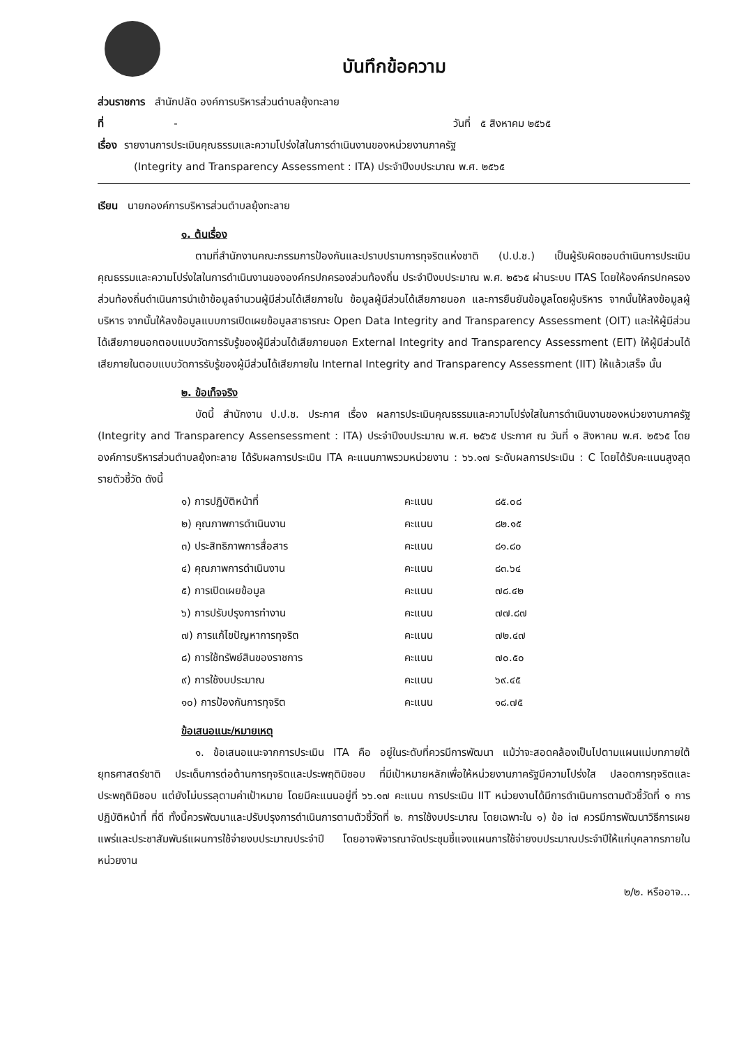บันทึกข้อความ
ส่วนราชการ สำนักปลัด องค์การบริหารส่วนตำบลยุ้งทะลาย
ที่ - วันที่ ๕ สิงหาคม ๒๕๖๕
เรื่อง รายงานการประเมินคุณธรรมและความโปร่งใสในการดำเนินงานของหน่วยงานภาครัฐ
(Integrity and Transparency Assessment : ITA) ประจำปีงบประมาณ พ.ศ. ๒๕๖๕
เรียน นายกองค์การบริหารส่วนตำบลยุ้งทะลาย
๑. ต้นเรื่อง
ตามที่สำนักงานคณะกรรมการป้องกันและปราบปรามการทุจริตแห่งชาติ (ป.ป.ช.) เป็นผู้รับผิดชอบดำเนินการประเมินคุณธรรมและความโปร่งใสในการดำเนินงานขององค์กรปกครองส่วนท้องถิ่น ประจำปีงบประมาณ พ.ศ. ๒๕๖๕ ผ่านระบบ ITAS โดยให้องค์กรปกครองส่วนท้องถิ่นดำเนินการนำเข้าข้อมูลจำนวนผู้มีส่วนได้เสียภายใน ข้อมูลผู้มีส่วนได้เสียภายนอก และการยืนยันข้อมูลโดยผู้บริหาร จากนั้นให้ลงข้อมูลผู้บริหาร จากนั้นให้ลงข้อมูลแบบการเปิดเผยข้อมูลสาธารณะ Open Data Integrity and Transparency Assessment (OIT) และให้ผู้มีส่วนได้เสียภายนอกตอบแบบวัดการรับรู้ของผู้มีส่วนได้เสียภายนอก External Integrity and Transparency Assessment (EIT) ให้ผู้มีส่วนได้เสียภายในตอบแบบวัดการรับรู้ของผู้มีส่วนได้เสียภายใน Internal Integrity and Transparency Assessment (IIT) ให้แล้วเสร็จ นั้น
๒. ข้อเท็จจริง
บัดนี้ สำนักงาน ป.ป.ช. ประกาศ เรื่อง ผลการประเมินคุณธรรมและความโปร่งใสในการดำเนินงานของหน่วยงานภาครัฐ (Integrity and Transparency Assensessment : ITA) ประจำปีงบประมาณ พ.ศ. ๒๕๖๕ ประกาศ ณ วันที่ ๑ สิงหาคม พ.ศ. ๒๕๖๕ โดยองค์การบริหารส่วนตำบลยุ้งทะลาย ได้รับผลการประเมิน ITA คะแนนภาพรวมหน่วยงาน : ๖๖.๑๗ ระดับผลการประเมิน : C โดยได้รับคะแนนสูงสุดรายตัวชี้วัด ดังนี้
| ๑) การปฏิบัติหน้าที่ | คะแนน | ๘๕.๐๘ |
| ๒) คุณภาพการดำเนินงาน | คะแนน | ๘๒.๑๕ |
| ๓) ประสิทธิภาพการสื่อสาร | คะแนน | ๘๑.๘๐ |
| ๔) คุณภาพการดำเนินงาน | คะแนน | ๘๓.๖๔ |
| ๕) การเปิดเผยข้อมูล | คะแนน | ๗๘.๔๒ |
| ๖) การปรับปรุงการทำงาน | คะแนน | ๗๗.๘๗ |
| ๗) การแก้ไขปัญหาการทุจริต | คะแนน | ๗๒.๔๗ |
| ๘) การใช้ทรัพย์สินของราชการ | คะแนน | ๗๐.๕๐ |
| ๙) การใช้งบประมาณ | คะแนน | ๖๙.๔๕ |
| ๑๐) การป้องกันการทุจริต | คะแนน | ๑๘.๗๕ |
ข้อเสนอแนะ/หมายเหตุ
๑. ข้อเสนอแนะจากการประเมิน ITA คือ อยู่ในระดับที่ควรมีการพัฒนา แม้ว่าจะสอดคล้องเป็นไปตามแผนแม่บทภายใต้ยุทธศาสตร์ชาติ ประเด็นการต่อต้านการทุจริตและประพฤติมิชอบ ที่มีเป้าหมายหลักเพื่อให้หน่วยงานภาครัฐมีความโปร่งใส ปลอดการทุจริตและประพฤติมิชอบ แต่ยังไม่บรรลุตามค่าเป้าหมาย โดยมีคะแนนอยู่ที่ ๖๖.๑๗ คะแนน การประเมิน IIT หน่วยงานได้มีการดำเนินการตามตัวชี้วัดที่ ๑ การปฏิบัติหน้าที่ ที่ดี ทั้งนี้ควรพัฒนาและปรับปรุงการดำเนินการตามตัวชี้วัดที่ ๒. การใช้งบประมาณ โดยเฉพาะใน ๑) ข้อ i๗ ควรมีการพัฒนาวิธีการเผยแพร่และประชาสัมพันธ์แผนการใช้จ่ายงบประมาณประจำปี โดยอาจพิจารณาจัดประชุมชี้แจงแผนการใช้จ่ายงบประมาณประจำปีให้แก่บุคลากรภายในหน่วยงาน
๒/๒. หรืออาจ...